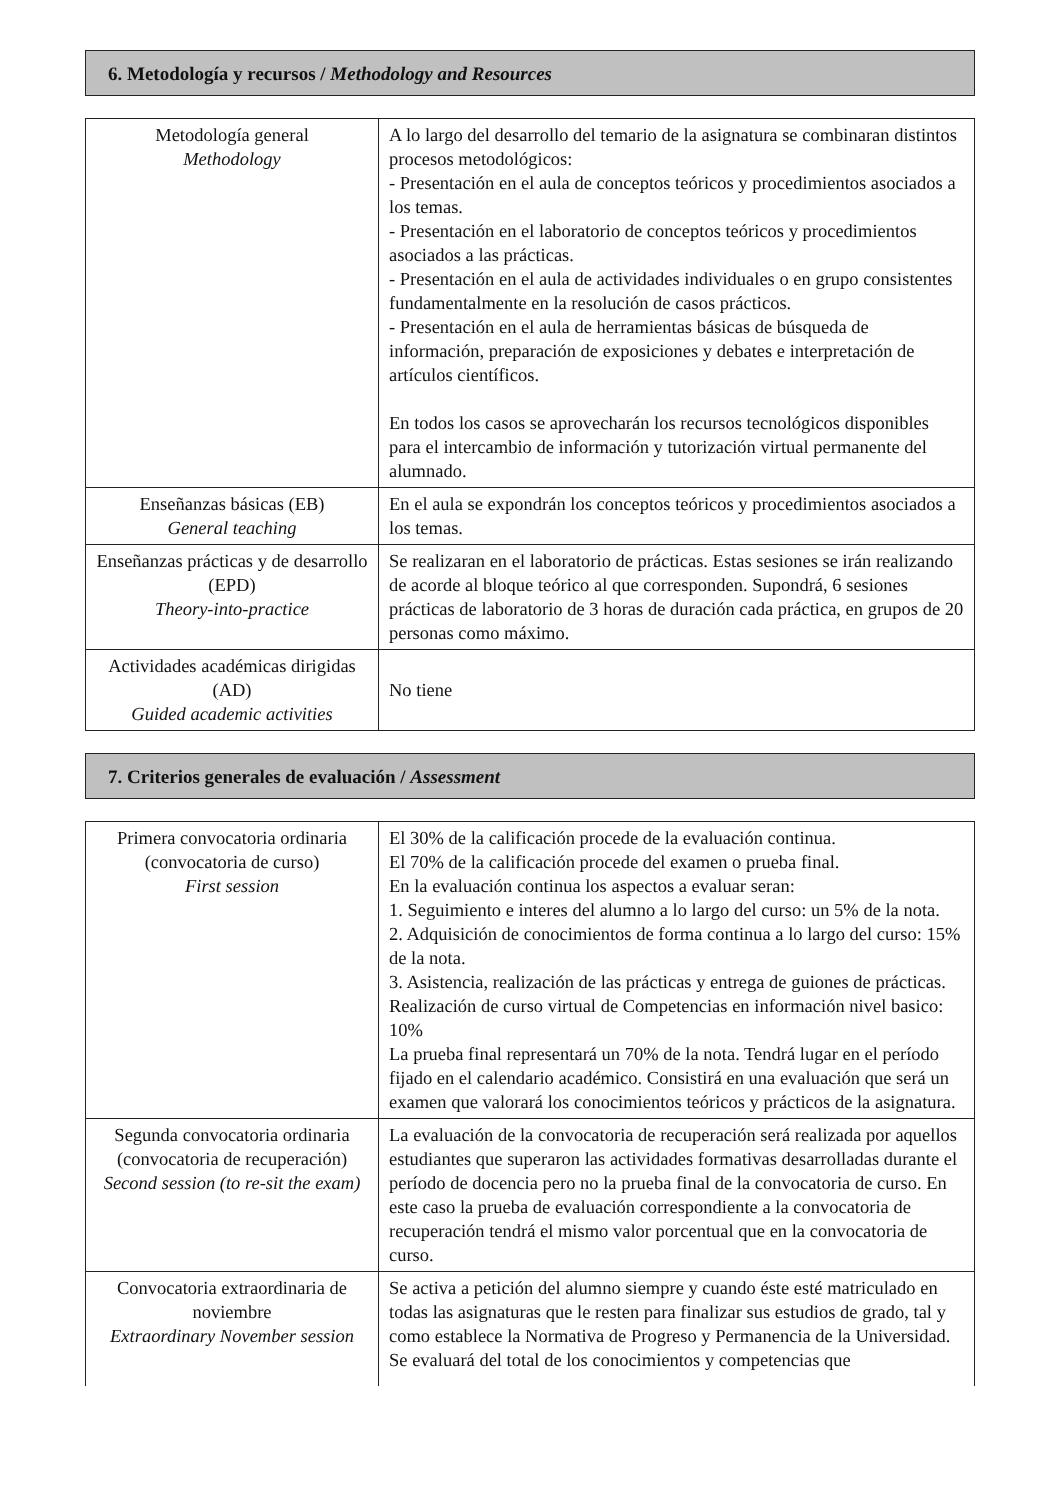6. Metodología y recursos / Methodology and Resources
| Metodología general Methodology | A lo largo del desarrollo del temario de la asignatura se combinaran distintos procesos metodológicos: - Presentación en el aula de conceptos teóricos y procedimientos asociados a los temas. - Presentación en el laboratorio de conceptos teóricos y procedimientos asociados a las prácticas. - Presentación en el aula de actividades individuales o en grupo consistentes fundamentalmente en la resolución de casos prácticos. - Presentación en el aula de herramientas básicas de búsqueda de información, preparación de exposiciones y debates e interpretación de artículos científicos. En todos los casos se aprovecharán los recursos tecnológicos disponibles para el intercambio de información y tutorización virtual permanente del alumnado. |
| Enseñanzas básicas (EB) General teaching | En el aula se expondrán los conceptos teóricos y procedimientos asociados a los temas. |
| Enseñanzas prácticas y de desarrollo (EPD) Theory-into-practice | Se realizaran en el laboratorio de prácticas. Estas sesiones se irán realizando de acorde al bloque teórico al que corresponden. Supondrá, 6 sesiones prácticas de laboratorio de 3 horas de duración cada práctica, en grupos de 20 personas como máximo. |
| Actividades académicas dirigidas (AD) Guided academic activities | No tiene |
7. Criterios generales de evaluación / Assessment
| Primera convocatoria ordinaria (convocatoria de curso) First session | El 30% de la calificación procede de la evaluación continua. El 70% de la calificación procede del examen o prueba final. En la evaluación continua los aspectos a evaluar seran: 1. Seguimiento e interes del alumno a lo largo del curso: un 5% de la nota. 2. Adquisición de conocimientos de forma continua a lo largo del curso: 15% de la nota. 3. Asistencia, realización de las prácticas y entrega de guiones de prácticas. Realización de curso virtual de Competencias en información nivel basico: 10% La prueba final representará un 70% de la nota. Tendrá lugar en el período fijado en el calendario académico. Consistirá en una evaluación que será un examen que valorará los conocimientos teóricos y prácticos de la asignatura. |
| Segunda convocatoria ordinaria (convocatoria de recuperación) Second session (to re-sit the exam) | La evaluación de la convocatoria de recuperación será realizada por aquellos estudiantes que superaron las actividades formativas desarrolladas durante el período de docencia pero no la prueba final de la convocatoria de curso. En este caso la prueba de evaluación correspondiente a la convocatoria de recuperación tendrá el mismo valor porcentual que en la convocatoria de curso. |
| Convocatoria extraordinaria de noviembre Extraordinary November session | Se activa a petición del alumno siempre y cuando éste esté matriculado en todas las asignaturas que le resten para finalizar sus estudios de grado, tal y como establece la Normativa de Progreso y Permanencia de la Universidad. Se evaluará del total de los conocimientos y competencias que |